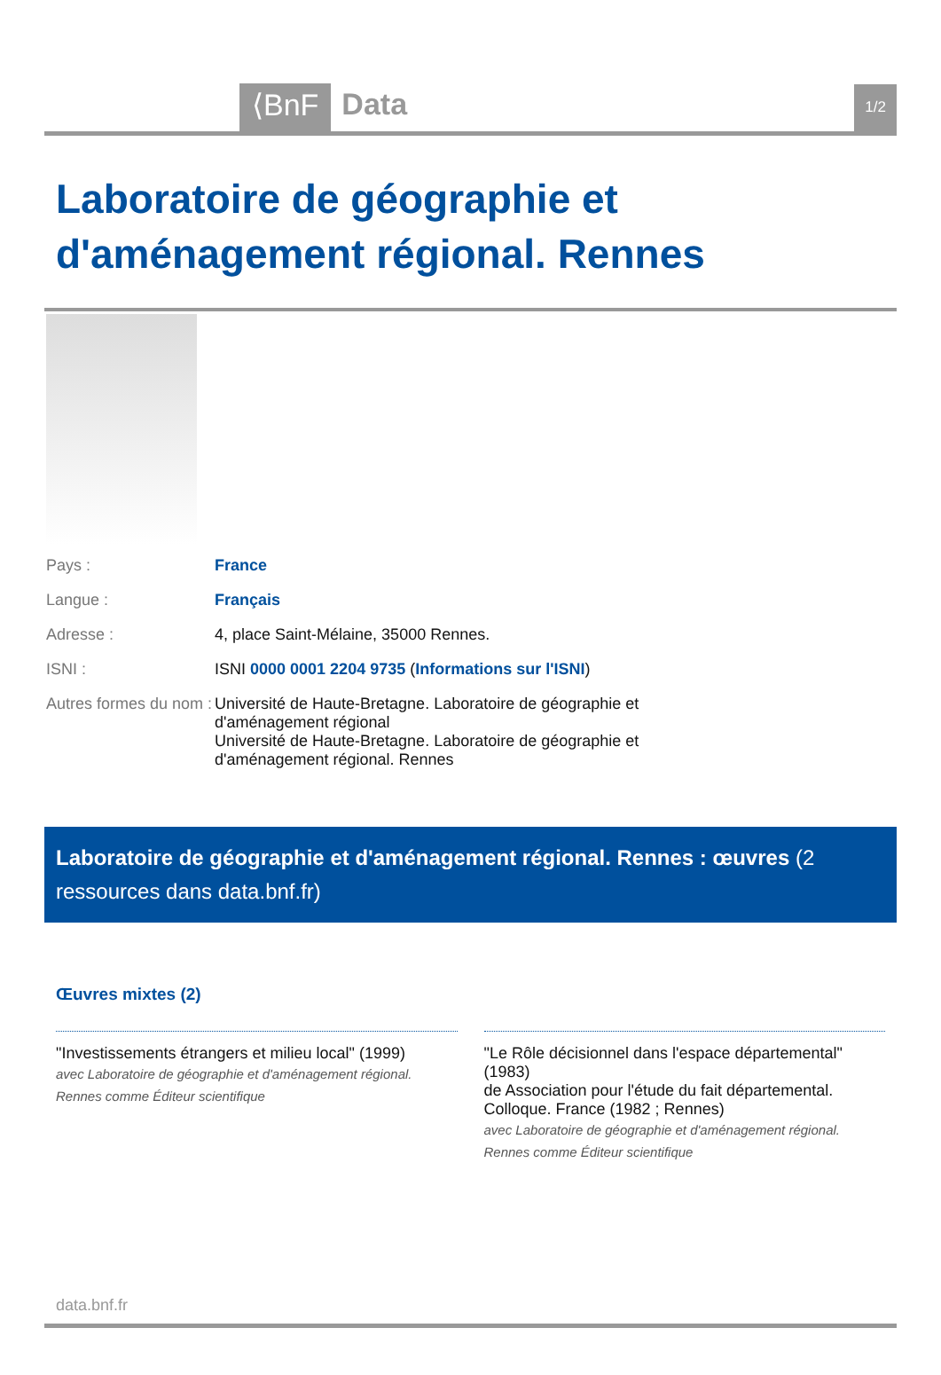⟨BnF
Data
1/2
Laboratoire de géographie et d'aménagement régional. Rennes
| Pays : | France |
| Langue : | Français |
| Adresse : | 4, place Saint-Mélaine, 35000 Rennes. |
| ISNI : | ISNI 0000 0001 2204 9735 ( Informations sur l'ISNI ) |
| Autres formes du nom : | Université de Haute-Bretagne. Laboratoire de géographie et d'aménagement régional Université de Haute-Bretagne. Laboratoire de géographie et d'aménagement régional. Rennes |
Laboratoire de géographie et d'aménagement régional. Rennes : œuvres (2 ressources dans data.bnf.fr)
Œuvres mixtes (2)
"Investissements étrangers et milieu local" (1999)
avec Laboratoire de géographie et d'aménagement régional. Rennes comme Éditeur scientifique
"Le Rôle décisionnel dans l'espace départemental" (1983)
de Association pour l'étude du fait départemental. Colloque. France (1982 ; Rennes)
avec Laboratoire de géographie et d'aménagement régional. Rennes comme Éditeur scientifique
data.bnf.fr